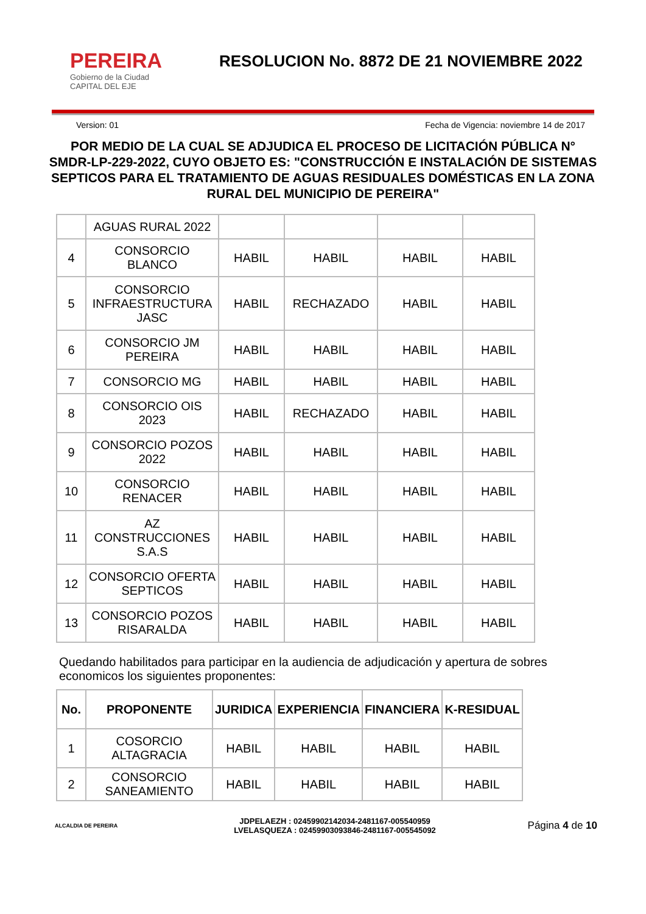PEREIRA
Gobierno de la Ciudad
CAPITAL DEL EJE
RESOLUCION No. 8872 DE 21 NOVIEMBRE 2022
Version: 01 Fecha de Vigencia: noviembre 14 de 2017
POR MEDIO DE LA CUAL SE ADJUDICA EL PROCESO DE LICITACIÓN PÚBLICA N° SMDR-LP-229-2022, CUYO OBJETO ES: "CONSTRUCCIÓN E INSTALACIÓN DE SISTEMAS SEPTICOS PARA EL TRATAMIENTO DE AGUAS RESIDUALES DOMÉSTICAS EN LA ZONA RURAL DEL MUNICIPIO DE PEREIRA"
| | AGUAS RURAL 2022 | | | | |
| 4 | CONSORCIO BLANCO | HABIL | HABIL | HABIL | HABIL |
| 5 | CONSORCIO INFRAESTRUCTURA JASC | HABIL | RECHAZADO | HABIL | HABIL |
| 6 | CONSORCIO JM PEREIRA | HABIL | HABIL | HABIL | HABIL |
| 7 | CONSORCIO MG | HABIL | HABIL | HABIL | HABIL |
| 8 | CONSORCIO OIS 2023 | HABIL | RECHAZADO | HABIL | HABIL |
| 9 | CONSORCIO POZOS 2022 | HABIL | HABIL | HABIL | HABIL |
| 10 | CONSORCIO RENACER | HABIL | HABIL | HABIL | HABIL |
| 11 | AZ CONSTRUCCIONES S.A.S | HABIL | HABIL | HABIL | HABIL |
| 12 | CONSORCIO OFERTA SEPTICOS | HABIL | HABIL | HABIL | HABIL |
| 13 | CONSORCIO POZOS RISARALDA | HABIL | HABIL | HABIL | HABIL |
Quedando habilitados para participar en la audiencia de adjudicación y apertura de sobres economicos los siguientes proponentes:
| No. | PROPONENTE | JURIDICA | EXPERIENCIA | FINANCIERA | K-RESIDUAL |
| --- | --- | --- | --- | --- | --- |
| 1 | COSORCIO ALTAGRACIA | HABIL | HABIL | HABIL | HABIL |
| 2 | CONSORCIO SANEAMIENTO | HABIL | HABIL | HABIL | HABIL |
ALCALDIA DE PEREIRA
JDPELAEZH : 02459902142034-2481167-005540959
LVELASQUEZA : 02459903093846-2481167-005545092
Página 4 de 10